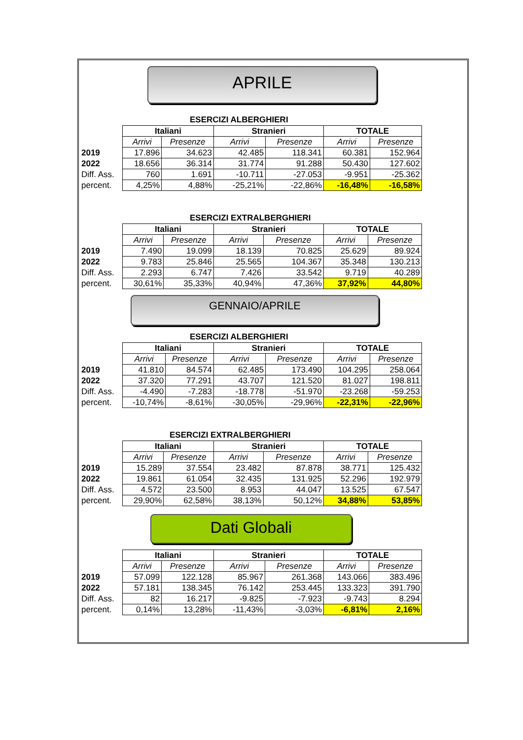APRILE
ESERCIZI ALBERGHIERI
| | Italiani | | Stranieri | | TOTALE | |
| | Arrivi | Presenze | Arrivi | Presenze | Arrivi | Presenze |
| 2019 | 17.896 | 34.623 | 42.485 | 118.341 | 60.381 | 152.964 |
| 2022 | 18.656 | 36.314 | 31.774 | 91.288 | 50.430 | 127.602 |
| Diff. Ass. | 760 | 1.691 | -10.711 | -27.053 | -9.951 | -25.362 |
| percent. | 4,25% | 4,88% | -25,21% | -22,86% | -16,48% | -16,58% |
ESERCIZI EXTRALBERGHIERI
| | Italiani | | Stranieri | | TOTALE | |
| | Arrivi | Presenze | Arrivi | Presenze | Arrivi | Presenze |
| 2019 | 7.490 | 19.099 | 18.139 | 70.825 | 25.629 | 89.924 |
| 2022 | 9.783 | 25.846 | 25.565 | 104.367 | 35.348 | 130.213 |
| Diff. Ass. | 2.293 | 6.747 | 7.426 | 33.542 | 9.719 | 40.289 |
| percent. | 30,61% | 35,33% | 40,94% | 47,36% | 37,92% | 44,80% |
GENNAIO/APRILE
ESERCIZI ALBERGHIERI
| | Italiani | | Stranieri | | TOTALE | |
| | Arrivi | Presenze | Arrivi | Presenze | Arrivi | Presenze |
| 2019 | 41.810 | 84.574 | 62.485 | 173.490 | 104.295 | 258.064 |
| 2022 | 37.320 | 77.291 | 43.707 | 121.520 | 81.027 | 198.811 |
| Diff. Ass. | -4.490 | -7.283 | -18.778 | -51.970 | -23.268 | -59.253 |
| percent. | -10,74% | -8,61% | -30,05% | -29,96% | -22,31% | -22,96% |
ESERCIZI EXTRALBERGHIERI
| | Italiani | | Stranieri | | TOTALE | |
| | Arrivi | Presenze | Arrivi | Presenze | Arrivi | Presenze |
| 2019 | 15.289 | 37.554 | 23.482 | 87.878 | 38.771 | 125.432 |
| 2022 | 19.861 | 61.054 | 32.435 | 131.925 | 52.296 | 192.979 |
| Diff. Ass. | 4.572 | 23.500 | 8.953 | 44.047 | 13.525 | 67.547 |
| percent. | 29,90% | 62,58% | 38,13% | 50,12% | 34,88% | 53,85% |
Dati Globali
| | Italiani | | Stranieri | | TOTALE | |
| | Arrivi | Presenze | Arrivi | Presenze | Arrivi | Presenze |
| 2019 | 57.099 | 122.128 | 85.967 | 261.368 | 143.066 | 383.496 |
| 2022 | 57.181 | 138.345 | 76.142 | 253.445 | 133.323 | 391.790 |
| Diff. Ass. | 82 | 16.217 | -9.825 | -7.923 | -9.743 | 8.294 |
| percent. | 0,14% | 13,28% | -11,43% | -3,03% | -6,81% | 2,16% |